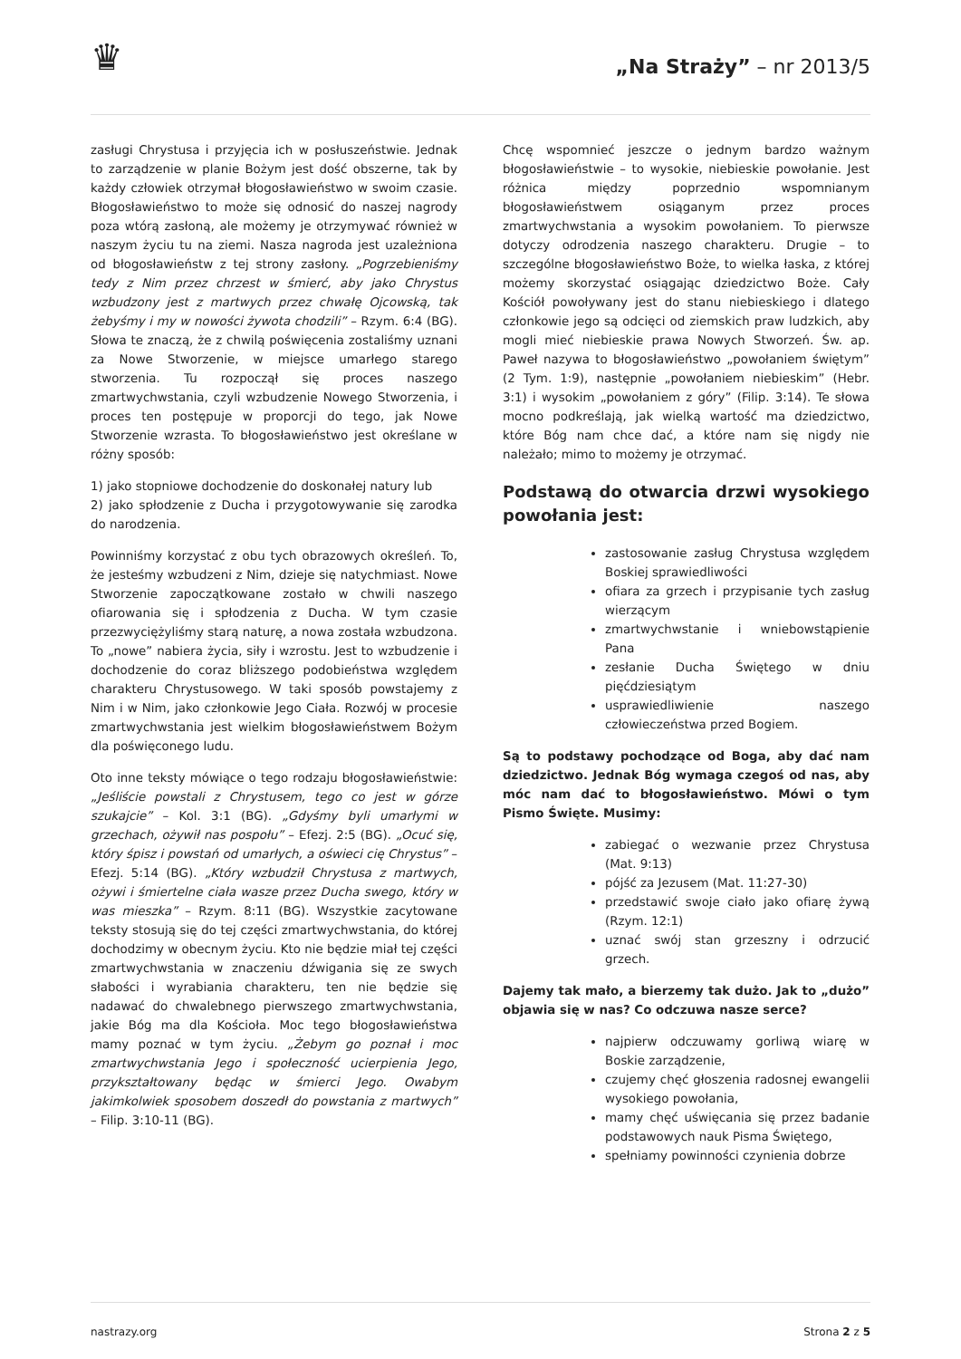♛
„Na Straży” – nr 2013/5
zasługi Chrystusa i przyjęcia ich w posłuszeństwie. Jednak to zarządzenie w planie Bożym jest dość obszerne, tak by każdy człowiek otrzymał błogosławieństwo w swoim czasie. Błogosławieństwo to może się odnosić do naszej nagrody poza wtórą zasłoną, ale możemy je otrzymywać również w naszym życiu tu na ziemi. Nasza nagroda jest uzależniona od błogosławieństw z tej strony zasłony. „Pogrzebieniśmy tedy z Nim przez chrzest w śmierć, aby jako Chrystus wzbudzony jest z martwych przez chwałę Ojcowską, tak żebyśmy i my w nowości żywota chodzili” – Rzym. 6:4 (BG). Słowa te znaczą, że z chwilą poświęcenia zostaliśmy uznani za Nowe Stworzenie, w miejsce umarłego starego stworzenia. Tu rozpoczął się proces naszego zmartwychwstania, czyli wzbudzenie Nowego Stworzenia, i proces ten postępuje w proporcji do tego, jak Nowe Stworzenie wzrasta. To błogosławieństwo jest określane w różny sposób:
1) jako stopniowe dochodzenie do doskonałej natury lub
2) jako spłodzenie z Ducha i przygotowywanie się zarodka do narodzenia.
Powinniśmy korzystać z obu tych obrazowych określeń. To, że jesteśmy wzbudzeni z Nim, dzieje się natychmiast. Nowe Stworzenie zapoczątkowane zostało w chwili naszego ofiarowania się i spłodzenia z Ducha. W tym czasie przezwyciężyliśmy starą naturę, a nowa została wzbudzona. To „nowe” nabiera życia, siły i wzrostu. Jest to wzbudzenie i dochodzenie do coraz bliższego podobieństwa względem charakteru Chrystusowego. W taki sposób powstajemy z Nim i w Nim, jako członkowie Jego Ciała. Rozwój w procesie zmartwychwstania jest wielkim błogosławieństwem Bożym dla poświęconego ludu.
Oto inne teksty mówiące o tego rodzaju błogosławieństwie: „Jeśliście powstali z Chrystusem, tego co jest w górze szukajcie” – Kol. 3:1 (BG). „Gdyśmy byli umarłymi w grzechach, ożywił nas pospołu” – Efezj. 2:5 (BG). „Ocuć się, który śpisz i powstań od umarłych, a oświeci cię Chrystus” – Efezj. 5:14 (BG). „Który wzbudził Chrystusa z martwych, ożywi i śmiertelne ciała wasze przez Ducha swego, który w was mieszka” – Rzym. 8:11 (BG). Wszystkie zacytowane teksty stosują się do tej części zmartwychwstania, do której dochodzimy w obecnym życiu. Kto nie będzie miał tej części zmartwychwstania w znaczeniu dźwigania się ze swych słabości i wyrabiania charakteru, ten nie będzie się nadawać do chwalebnego pierwszego zmartwychwstania, jakie Bóg ma dla Kościoła. Moc tego błogosławieństwa mamy poznać w tym życiu. „Żebym go poznał i moc zmartwychwstania Jego i społeczność ucierpienia Jego, przykształtowany będąc w śmierci Jego. Owabym jakimkolwiek sposobem doszedł do powstania z martwych” – Filip. 3:10-11 (BG).
Chcę wspomnieć jeszcze o jednym bardzo ważnym błogosławieństwie – to wysokie, niebieskie powołanie. Jest różnica między poprzednio wspomnianym błogosławieństwem osiąganym przez proces zmartwychwstania a wysokim powołaniem. To pierwsze dotyczy odrodzenia naszego charakteru. Drugie – to szczególne błogosławieństwo Boże, to wielka łaska, z której możemy skorzystać osiągając dziedzictwo Boże. Cały Kościół powoływany jest do stanu niebieskiego i dlatego członkowie jego są odcięci od ziemskich praw ludzkich, aby mogli mieć niebieskie prawa Nowych Stworzeń. Św. ap. Paweł nazywa to błogosławieństwo „powołaniem świętym” (2 Tym. 1:9), następnie „powołaniem niebieskim” (Hebr. 3:1) i wysokim „powołaniem z góry” (Filip. 3:14). Te słowa mocno podkreślają, jak wielką wartość ma dziedzictwo, które Bóg nam chce dać, a które nam się nigdy nie należało; mimo to możemy je otrzymać.
Podstawą do otwarcia drzwi wysokiego powołania jest:
zastosowanie zasług Chrystusa względem Boskiej sprawiedliwości
ofiara za grzech i przypisanie tych zasług wierzącym
zmartwychwstanie i wniebowstąpienie Pana
zesłanie Ducha Świętego w dniu pięćdziesiątym
usprawiedliwienie naszego człowieczeństwa przed Bogiem.
Są to podstawy pochodzące od Boga, aby dać nam dziedzictwo. Jednak Bóg wymaga czegoś od nas, aby móc nam dać to błogosławieństwo. Mówi o tym Pismo Święte. Musimy:
zabiegać o wezwanie przez Chrystusa (Mat. 9:13)
pójść za Jezusem (Mat. 11:27-30)
przedstawić swoje ciało jako ofiarę żywą (Rzym. 12:1)
uznać swój stan grzeszny i odrzucić grzech.
Dajemy tak mało, a bierzemy tak dużo. Jak to „dużo” objawia się w nas? Co odczuwa nasze serce?
najpierw odczuwamy gorliwą wiarę w Boskie zarządzenie,
czujemy chęć głoszenia radosnej ewangelii wysokiego powołania,
mamy chęć uświęcania się przez badanie podstawowych nauk Pisma Świętego,
spełniamy powinności czynienia dobrze
nastrazy.org Strona 2 z 5